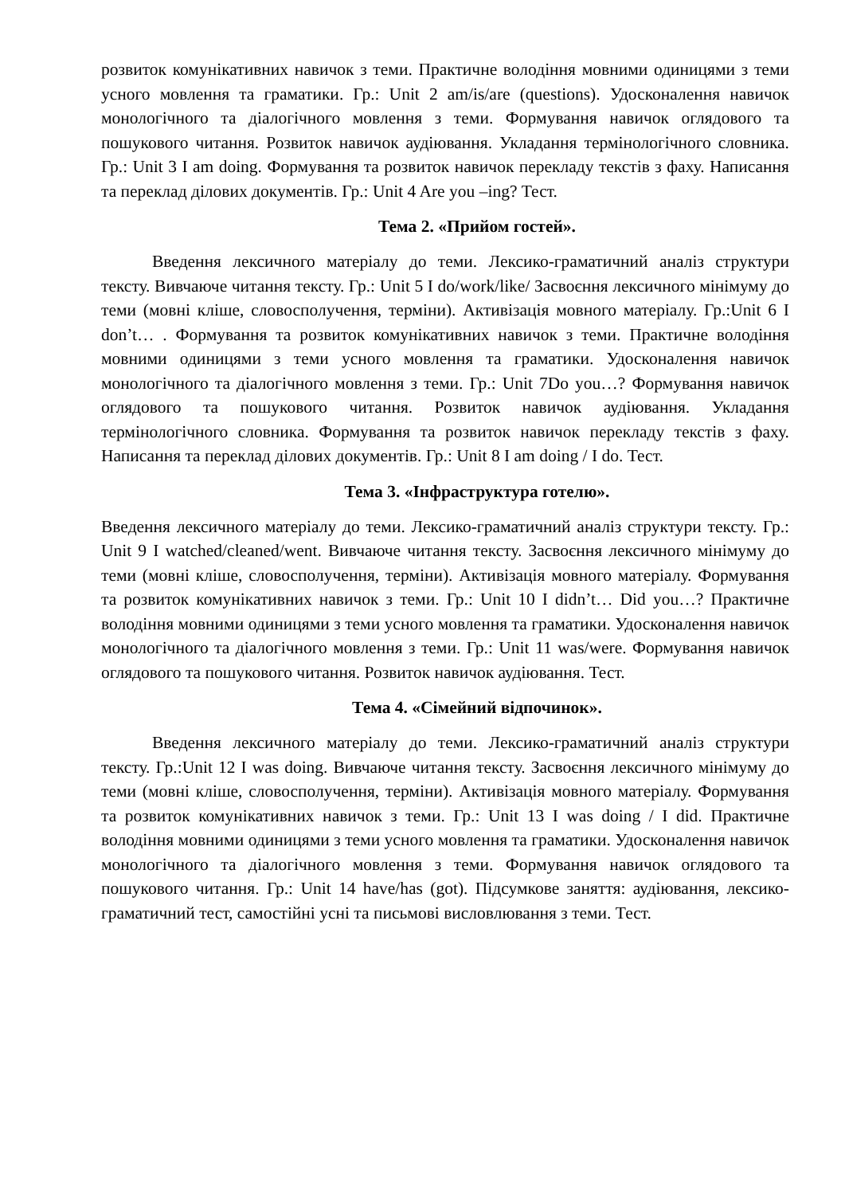розвиток комунікативних навичок з теми. Практичне володіння мовними одиницями з теми усного мовлення та граматики. Гр.: Unit 2 am/is/are (questions). Удосконалення навичок монологічного та діалогічного мовлення з теми. Формування навичок оглядового та пошукового читання. Розвиток навичок аудіювання. Укладання термінологічного словника. Гр.: Unit 3 I am doing. Формування та розвиток навичок перекладу текстів з фаху. Написання та переклад ділових документів. Гр.: Unit 4 Are you –ing? Тест.
Тема 2. «Прийом гостей».
Введення лексичного матеріалу до теми. Лексико-граматичний аналіз структури тексту. Вивчаюче читання тексту. Гр.: Unit 5 I do/work/like/ Засвоєння лексичного мінімуму до теми (мовні кліше, словосполучення, терміни). Активізація мовного матеріалу. Гр.:Unit 6 I don’t… . Формування та розвиток комунікативних навичок з теми. Практичне володіння мовними одиницями з теми усного мовлення та граматики. Удосконалення навичок монологічного та діалогічного мовлення з теми. Гр.: Unit 7Do you…? Формування навичок оглядового та пошукового читання. Розвиток навичок аудіювання. Укладання термінологічного словника. Формування та розвиток навичок перекладу текстів з фаху. Написання та переклад ділових документів. Гр.: Unit 8 I am doing / I do. Тест.
Тема 3. «Інфраструктура готелю».
Введення лексичного матеріалу до теми. Лексико-граматичний аналіз структури тексту. Гр.: Unit 9 I watched/cleaned/went. Вивчаюче читання тексту. Засвоєння лексичного мінімуму до теми (мовні кліше, словосполучення, терміни). Активізація мовного матеріалу. Формування та розвиток комунікативних навичок з теми. Гр.: Unit 10 I didn’t… Did you…? Практичне володіння мовними одиницями з теми усного мовлення та граматики. Удосконалення навичок монологічного та діалогічного мовлення з теми. Гр.: Unit 11 was/were. Формування навичок оглядового та пошукового читання. Розвиток навичок аудіювання. Тест.
Тема 4. «Сімейний відпочинок».
Введення лексичного матеріалу до теми. Лексико-граматичний аналіз структури тексту. Гр.:Unit 12 I was doing. Вивчаюче читання тексту. Засвоєння лексичного мінімуму до теми (мовні кліше, словосполучення, терміни). Активізація мовного матеріалу. Формування та розвиток комунікативних навичок з теми. Гр.: Unit 13 I was doing / I did. Практичне володіння мовними одиницями з теми усного мовлення та граматики. Удосконалення навичок монологічного та діалогічного мовлення з теми. Формування навичок оглядового та пошукового читання. Гр.: Unit 14 have/has (got). Підсумкове заняття: аудіювання, лексико-граматичний тест, самостійні усні та письмові висловлювання з теми. Тест.